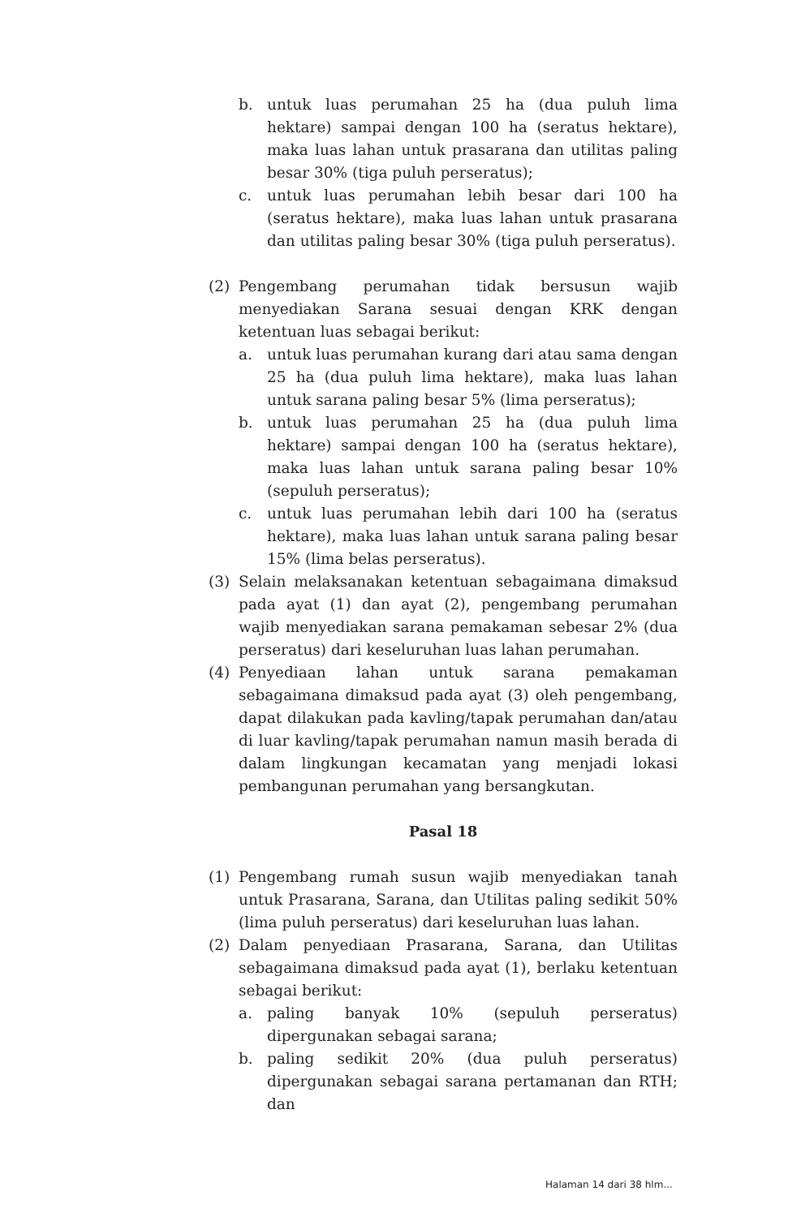b. untuk luas perumahan 25 ha (dua puluh lima hektare) sampai dengan 100 ha (seratus hektare), maka luas lahan untuk prasarana dan utilitas paling besar 30% (tiga puluh perseratus);
c. untuk luas perumahan lebih besar dari 100 ha (seratus hektare), maka luas lahan untuk prasarana dan utilitas paling besar 30% (tiga puluh perseratus).
(2) Pengembang perumahan tidak bersusun wajib menyediakan Sarana sesuai dengan KRK dengan ketentuan luas sebagai berikut:
a. untuk luas perumahan kurang dari atau sama dengan 25 ha (dua puluh lima hektare), maka luas lahan untuk sarana paling besar 5% (lima perseratus);
b. untuk luas perumahan 25 ha (dua puluh lima hektare) sampai dengan 100 ha (seratus hektare), maka luas lahan untuk sarana paling besar 10% (sepuluh perseratus);
c. untuk luas perumahan lebih dari 100 ha (seratus hektare), maka luas lahan untuk sarana paling besar 15% (lima belas perseratus).
(3) Selain melaksanakan ketentuan sebagaimana dimaksud pada ayat (1) dan ayat (2), pengembang perumahan wajib menyediakan sarana pemakaman sebesar 2% (dua perseratus) dari keseluruhan luas lahan perumahan.
(4) Penyediaan lahan untuk sarana pemakaman sebagaimana dimaksud pada ayat (3) oleh pengembang, dapat dilakukan pada kavling/tapak perumahan dan/atau di luar kavling/tapak perumahan namun masih berada di dalam lingkungan kecamatan yang menjadi lokasi pembangunan perumahan yang bersangkutan.
Pasal 18
(1) Pengembang rumah susun wajib menyediakan tanah untuk Prasarana, Sarana, dan Utilitas paling sedikit 50% (lima puluh perseratus) dari keseluruhan luas lahan.
(2) Dalam penyediaan Prasarana, Sarana, dan Utilitas sebagaimana dimaksud pada ayat (1), berlaku ketentuan sebagai berikut:
a. paling banyak 10% (sepuluh perseratus) dipergunakan sebagai sarana;
b. paling sedikit 20% (dua puluh perseratus) dipergunakan sebagai sarana pertamanan dan RTH; dan
Halaman 14 dari 38 hlm...